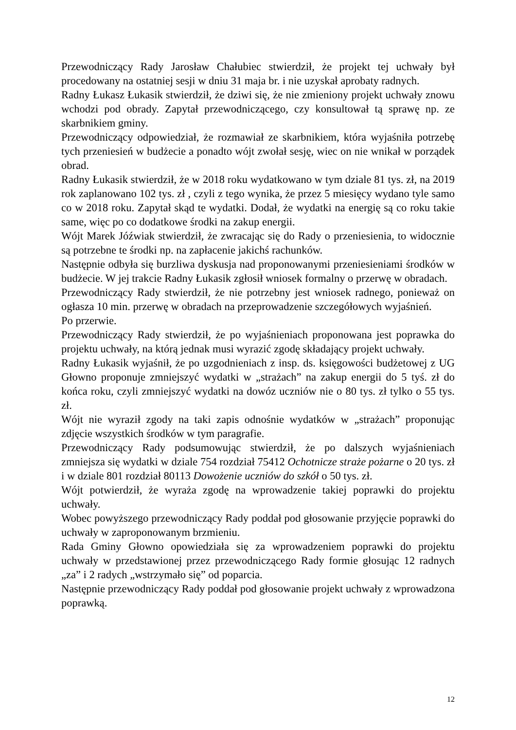Przewodniczący Rady Jarosław Chałubiec stwierdził, że projekt tej uchwały był procedowany na ostatniej sesji w dniu 31 maja br. i nie uzyskał aprobaty radnych.
Radny Łukasz Łukasik stwierdził, że dziwi się, że nie zmieniony projekt uchwały znowu wchodzi pod obrady. Zapytał przewodniczącego, czy konsultował tą sprawę np. ze skarbnikiem gminy.
Przewodniczący odpowiedział, że rozmawiał ze skarbnikiem, która wyjaśniła potrzebę tych przeniesień w budżecie a ponadto wójt zwołał sesję, wiec on nie wnikał w porządek obrad.
Radny Łukasik stwierdził, że w 2018 roku wydatkowano w tym dziale 81 tys. zł, na 2019 rok zaplanowano 102 tys. zł , czyli z tego wynika, że przez 5 miesięcy wydano tyle samo co w 2018 roku. Zapytał skąd te wydatki. Dodał, że wydatki na energię są co roku takie same, więc po co dodatkowe środki na zakup energii.
Wójt Marek Jóźwiak stwierdził, że zwracając się do Rady o przeniesienia, to widocznie są potrzebne te środki np. na zapłacenie jakichś rachunków.
Następnie odbyła się burzliwa dyskusja nad proponowanymi przeniesieniami środków w budżecie. W jej trakcie Radny Łukasik zgłosił wniosek formalny o przerwę w obradach.
Przewodniczący Rady stwierdził, że nie potrzebny jest wniosek radnego, ponieważ on ogłasza 10 min. przerwę w obradach na przeprowadzenie szczegółowych wyjaśnień.
Po przerwie.
Przewodniczący Rady stwierdził, że po wyjaśnieniach proponowana jest poprawka do projektu uchwały, na którą jednak musi wyrazić zgodę składający projekt uchwały.
Radny Łukasik wyjaśnił, że po uzgodnieniach z insp. ds. księgowości budżetowej z UG Głowno proponuje zmniejszyć wydatki w „strażach” na zakup energii do 5 tyś. zł do końca roku, czyli zmniejszyć wydatki na dowóz uczniów nie o 80 tys. zł tylko o 55 tys. zł.
Wójt nie wyraził zgody na taki zapis odnośnie wydatków w „strażach” proponując zdjęcie wszystkich środków w tym paragrafie.
Przewodniczący Rady podsumowując stwierdził, że po dalszych wyjaśnieniach zmniejsza się wydatki w dziale 754 rozdział 75412 Ochotnicze straże pożarne o 20 tys. zł i w dziale 801 rozdział 80113 Dowożenie uczniów do szkół o 50 tys. zł.
Wójt potwierdził, że wyraża zgodę na wprowadzenie takiej poprawki do projektu uchwały.
Wobec powyższego przewodniczący Rady poddał pod głosowanie przyjęcie poprawki do uchwały w zaproponowanym brzmieniu.
Rada Gminy Głowno opowiedziała się za wprowadzeniem poprawki do projektu uchwały w przedstawionej przez przewodniczącego Rady formie głosując 12 radnych „za” i 2 radych „wstrzymało się” od poparcia.
Następnie przewodniczący Rady poddał pod głosowanie projekt uchwały z wprowadzona poprawką.
12